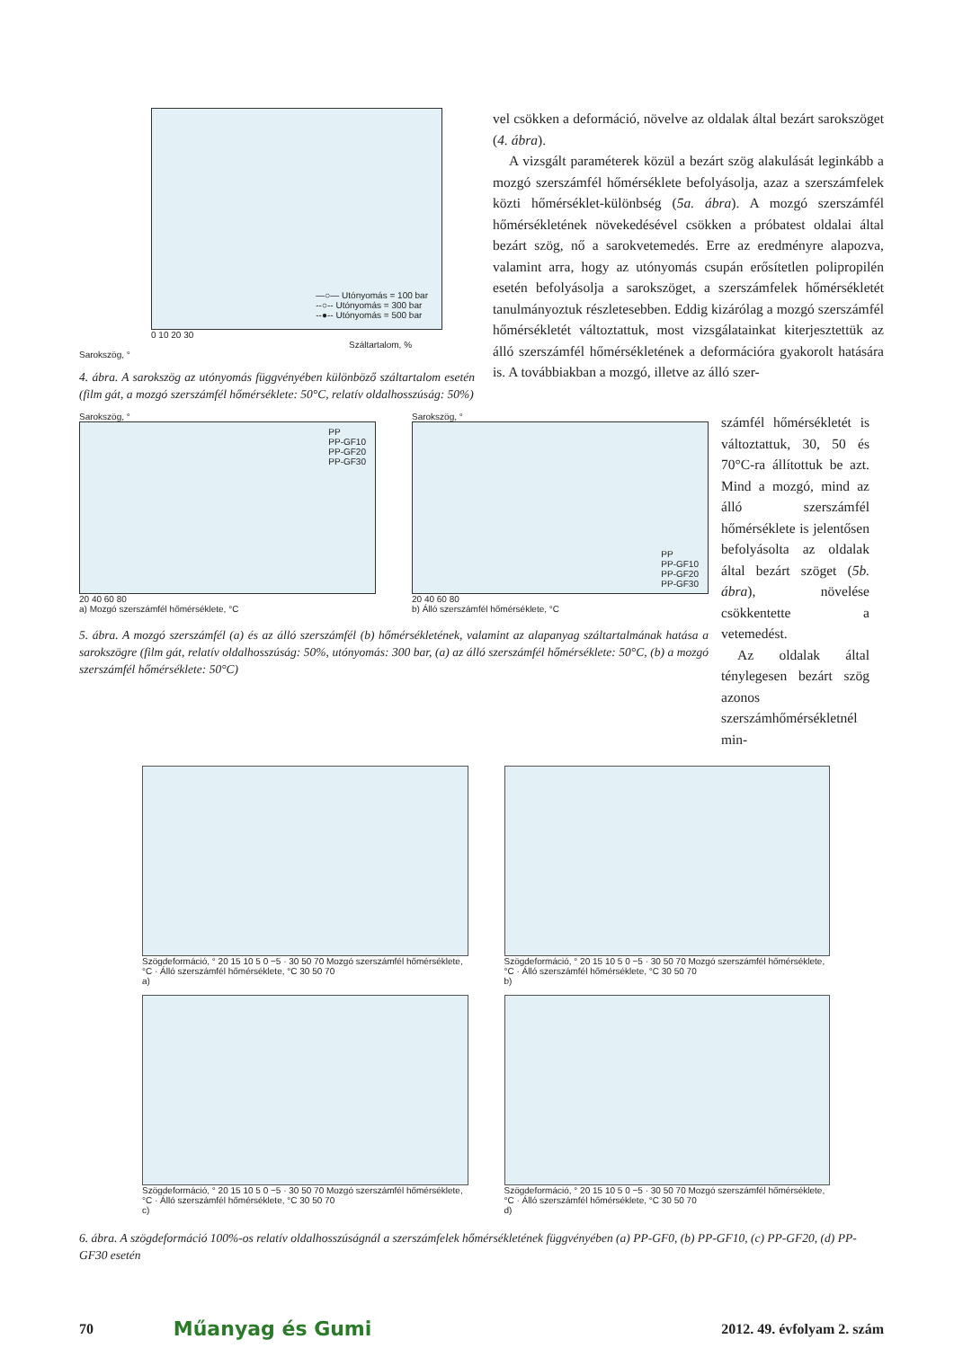—○— Utónyomás = 100 bar
--○-- Utónyomás = 300 bar
--●-- Utónyomás = 500 bar
0 10 20 30
Száltartalom, %
Sarokszög, °
4. ábra. A sarokszög az utónyomás függvényében különböző száltartalom esetén (film gát, a mozgó szerszámfél hőmérséklete: 50°C, relatív oldalhosszúság: 50%)
vel csökken a deformáció, növelve az oldalak által bezárt sarokszöget (4. ábra).
A vizsgált paraméterek közül a bezárt szög alakulását leginkább a mozgó szerszámfél hőmérséklete befolyásolja, azaz a szerszámfelek közti hőmérséklet-különbség (5a. ábra). A mozgó szerszámfél hőmérsékletének növekedésével csökken a próbatest oldalai által bezárt szög, nő a sarokvetemedés. Erre az eredményre alapozva, valamint arra, hogy az utónyomás csupán erősítetlen polipropilén esetén befolyásolja a sarokszöget, a szerszámfelek hőmérsékletét tanulmányoztuk részletesebben. Eddig kizárólag a mozgó szerszámfél hőmérsékletét változtattuk, most vizsgálatainkat kiterjesztettük az álló szerszámfél hőmérsékletének a deformációra gyakorolt hatására is. A továbbiakban a mozgó, illetve az álló szer-
Sarokszög, °
PP
PP-GF10
PP-GF20
PP-GF30
20 40 60 80
a) Mozgó szerszámfél hőmérséklete, °C
Sarokszög, °
PP
PP-GF10
PP-GF20
PP-GF30
20 40 60 80
b) Álló szerszámfél hőmérséklete, °C
5. ábra. A mozgó szerszámfél (a) és az álló szerszámfél (b) hőmérsékletének, valamint az alapanyag száltartalmának hatása a sarokszögre (film gát, relatív oldalhosszúság: 50%, utónyomás: 300 bar, (a) az álló szerszámfél hőmérséklete: 50°C, (b) a mozgó szerszámfél hőmérséklete: 50°C)
számfél hőmérsékletét is változtattuk, 30, 50 és 70°C-ra állítottuk be azt. Mind a mozgó, mind az álló szerszámfél hőmérséklete is jelentősen befolyásolta az oldalak által bezárt szöget (5b. ábra), növelése csökkentette a vetemedést.
Az oldalak által ténylegesen bezárt szög azonos szerszámhőmérsékletnél min-
Szögdeformáció, ° 20 15 10 5 0 −5 · 30 50 70 Mozgó szerszámfél hőmérséklete, °C · Álló szerszámfél hőmérséklete, °C 30 50 70
a)
Szögdeformáció, ° 20 15 10 5 0 −5 · 30 50 70 Mozgó szerszámfél hőmérséklete, °C · Álló szerszámfél hőmérséklete, °C 30 50 70
b)
Szögdeformáció, ° 20 15 10 5 0 −5 · 30 50 70 Mozgó szerszámfél hőmérséklete, °C · Álló szerszámfél hőmérséklete, °C 30 50 70
c)
Szögdeformáció, ° 20 15 10 5 0 −5 · 30 50 70 Mozgó szerszámfél hőmérséklete, °C · Álló szerszámfél hőmérséklete, °C 30 50 70
d)
6. ábra. A szögdeformáció 100%-os relatív oldalhosszúságnál a szerszámfelek hőmérsékletének függvényében (a) PP-GF0, (b) PP-GF10, (c) PP-GF20, (d) PP-GF30 esetén
70 Műanyag és Gumi 2012. 49. évfolyam 2. szám